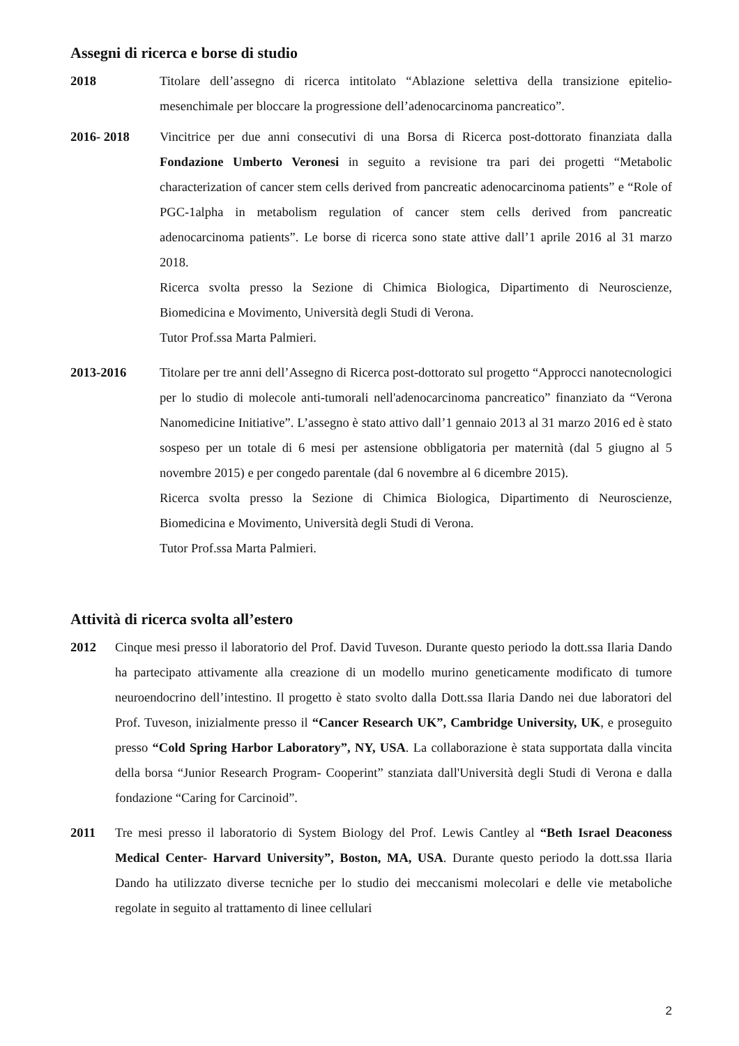Assegni di ricerca e borse di studio
2018 Titolare dell’assegno di ricerca intitolato “Ablazione selettiva della transizione epitelio-mesenchimale per bloccare la progressione dell’adenocarcinoma pancreatico”.
2016- 2018 Vincitrice per due anni consecutivi di una Borsa di Ricerca post-dottorato finanziata dalla Fondazione Umberto Veronesi in seguito a revisione tra pari dei progetti “Metabolic characterization of cancer stem cells derived from pancreatic adenocarcinoma patients” e “Role of PGC-1alpha in metabolism regulation of cancer stem cells derived from pancreatic adenocarcinoma patients”. Le borse di ricerca sono state attive dall’1 aprile 2016 al 31 marzo 2018.
Ricerca svolta presso la Sezione di Chimica Biologica, Dipartimento di Neuroscienze, Biomedicina e Movimento, Università degli Studi di Verona.
Tutor Prof.ssa Marta Palmieri.
2013-2016 Titolare per tre anni dell’Assegno di Ricerca post-dottorato sul progetto “Approcci nanotecnologici per lo studio di molecole anti-tumorali nell'adenocarcinoma pancreatico” finanziato da “Verona Nanomedicine Initiative”. L’assegno è stato attivo dall’1 gennaio 2013 al 31 marzo 2016 ed è stato sospeso per un totale di 6 mesi per astensione obbligatoria per maternità (dal 5 giugno al 5 novembre 2015) e per congedo parentale (dal 6 novembre al 6 dicembre 2015).
Ricerca svolta presso la Sezione di Chimica Biologica, Dipartimento di Neuroscienze, Biomedicina e Movimento, Università degli Studi di Verona.
Tutor Prof.ssa Marta Palmieri.
Attività di ricerca svolta all’estero
2012 Cinque mesi presso il laboratorio del Prof. David Tuveson. Durante questo periodo la dott.ssa Ilaria Dando ha partecipato attivamente alla creazione di un modello murino geneticamente modificato di tumore neuroendocrino dell’intestino. Il progetto è stato svolto dalla Dott.ssa Ilaria Dando nei due laboratori del Prof. Tuveson, inizialmente presso il “Cancer Research UK”, Cambridge University, UK, e proseguito presso “Cold Spring Harbor Laboratory”, NY, USA. La collaborazione è stata supportata dalla vincita della borsa “Junior Research Program- Cooperint” stanziata dall'Università degli Studi di Verona e dalla fondazione “Caring for Carcinoid”.
2011 Tre mesi presso il laboratorio di System Biology del Prof. Lewis Cantley al “Beth Israel Deaconess Medical Center- Harvard University”, Boston, MA, USA. Durante questo periodo la dott.ssa Ilaria Dando ha utilizzato diverse tecniche per lo studio dei meccanismi molecolari e delle vie metaboliche regolate in seguito al trattamento di linee cellulari
2